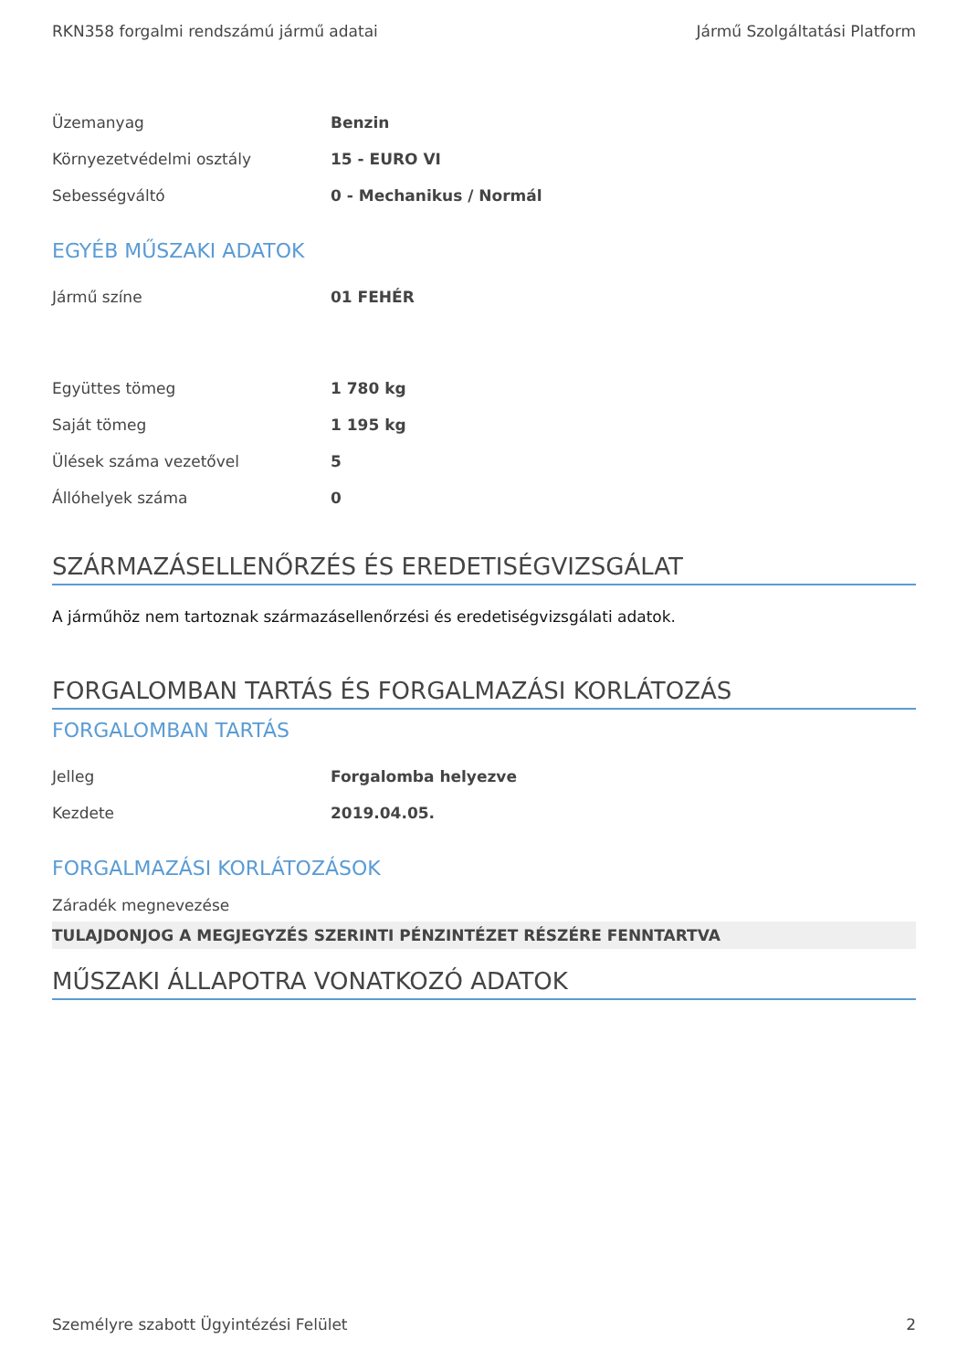RKN358 forgalmi rendszámú jármű adatai Jármű Szolgáltatási Platform
| Üzemanyag | Benzin |
| Környezetvédelmi osztály | 15 - EURO VI |
| Sebességváltó | 0 - Mechanikus / Normál |
EGYÉB MŰSZAKI ADATOK
| Jármű színe | 01 FEHÉR |
| Együttes tömeg | 1 780 kg |
| Saját tömeg | 1 195 kg |
| Ülések száma vezetővel | 5 |
| Állóhelyek száma | 0 |
SZÁRMAZÁSELLENŐRZÉS ÉS EREDETISÉGVIZSGÁLAT
A járműhöz nem tartoznak származásellenőrzési és eredetiségvizsgálati adatok.
FORGALOMBAN TARTÁS ÉS FORGALMAZÁSI KORLÁTOZÁS
FORGALOMBAN TARTÁS
| Jelleg | Forgalomba helyezve |
| Kezdete | 2019.04.05. |
FORGALMAZÁSI KORLÁTOZÁSOK
Záradék megnevezése
TULAJDONJOG A MEGJEGYZÉS SZERINTI PÉNZINTÉZET RÉSZÉRE FENNTARTVA
MŰSZAKI ÁLLAPOTRA VONATKOZÓ ADATOK
Személyre szabott Ügyintézési Felület 2